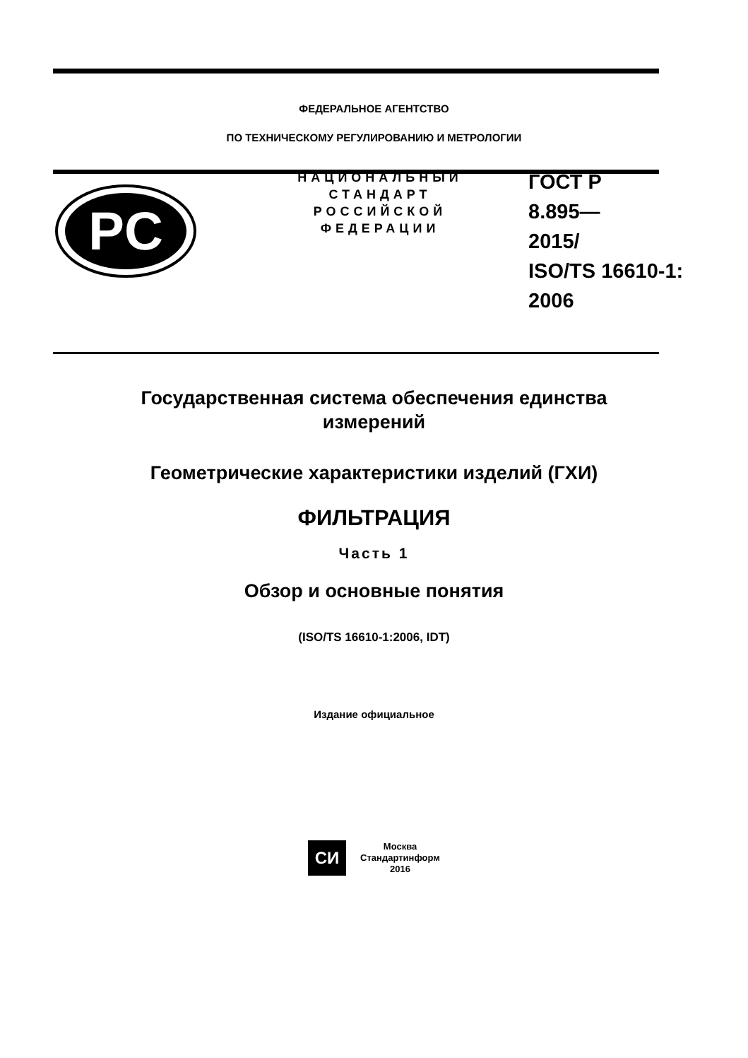ФЕДЕРАЛЬНОЕ АГЕНТСТВО
ПО ТЕХНИЧЕСКОМУ РЕГУЛИРОВАНИЮ И МЕТРОЛОГИИ
PC
НАЦИОНАЛЬНЫЙ
СТАНДАРТ
РОССИЙСКОЙ
ФЕДЕРАЦИИ
ГОСТ Р
8.895—
2015/
ISO/TS 16610-1:
2006
Государственная система обеспечения единства
измерений
Геометрические характеристики изделий (ГХИ)
ФИЛЬТРАЦИЯ
Часть 1
Обзор и основные понятия
(ISO/TS 16610-1:2006, IDT)
Издание официальное
СИ
Москва
Стандартинформ
2016